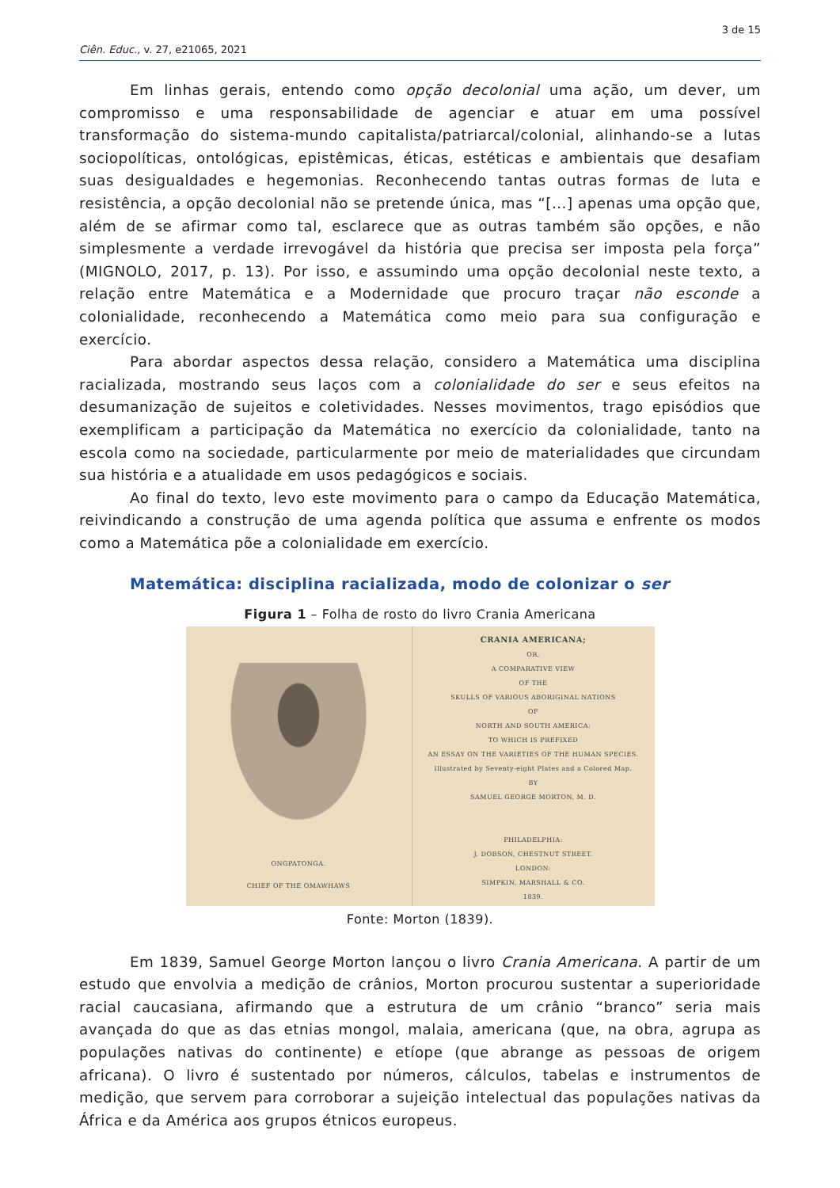3 de 15
Ciên. Educ., v. 27, e21065, 2021
Em linhas gerais, entendo como opção decolonial uma ação, um dever, um compromisso e uma responsabilidade de agenciar e atuar em uma possível transformação do sistema-mundo capitalista/patriarcal/colonial, alinhando-se a lutas sociopolíticas, ontológicas, epistêmicas, éticas, estéticas e ambientais que desafiam suas desigualdades e hegemonias. Reconhecendo tantas outras formas de luta e resistência, a opção decolonial não se pretende única, mas “[...] apenas uma opção que, além de se afirmar como tal, esclarece que as outras também são opções, e não simplesmente a verdade irrevogável da história que precisa ser imposta pela força” (MIGNOLO, 2017, p. 13). Por isso, e assumindo uma opção decolonial neste texto, a relação entre Matemática e a Modernidade que procuro traçar não esconde a colonialidade, reconhecendo a Matemática como meio para sua configuração e exercício.
Para abordar aspectos dessa relação, considero a Matemática uma disciplina racializada, mostrando seus laços com a colonialidade do ser e seus efeitos na desumanização de sujeitos e coletividades. Nesses movimentos, trago episódios que exemplificam a participação da Matemática no exercício da colonialidade, tanto na escola como na sociedade, particularmente por meio de materialidades que circundam sua história e a atualidade em usos pedagógicos e sociais.
Ao final do texto, levo este movimento para o campo da Educação Matemática, reivindicando a construção de uma agenda política que assuma e enfrente os modos como a Matemática põe a colonialidade em exercício.
Matemática: disciplina racializada, modo de colonizar o ser
Figura 1 – Folha de rosto do livro Crania Americana
ONGPATONGA.
CHIEF OF THE OMAWHAWS
CRANIA AMERICANA;
OR,
A COMPARATIVE VIEW
OF THE
SKULLS OF VARIOUS ABORIGINAL NATIONS
OF
NORTH AND SOUTH AMERICA:
TO WHICH IS PREFIXED
AN ESSAY ON THE VARIETIES OF THE HUMAN SPECIES.
Illustrated by Seventy-eight Plates and a Colored Map.
BY
SAMUEL GEORGE MORTON, M. D.
PHILADELPHIA:
J. DOBSON, CHESTNUT STREET.
LONDON:
SIMPKIN, MARSHALL & CO.
1839.
Fonte: Morton (1839).
Em 1839, Samuel George Morton lançou o livro Crania Americana. A partir de um estudo que envolvia a medição de crânios, Morton procurou sustentar a superioridade racial caucasiana, afirmando que a estrutura de um crânio “branco” seria mais avançada do que as das etnias mongol, malaia, americana (que, na obra, agrupa as populações nativas do continente) e etíope (que abrange as pessoas de origem africana). O livro é sustentado por números, cálculos, tabelas e instrumentos de medição, que servem para corroborar a sujeição intelectual das populações nativas da África e da América aos grupos étnicos europeus.